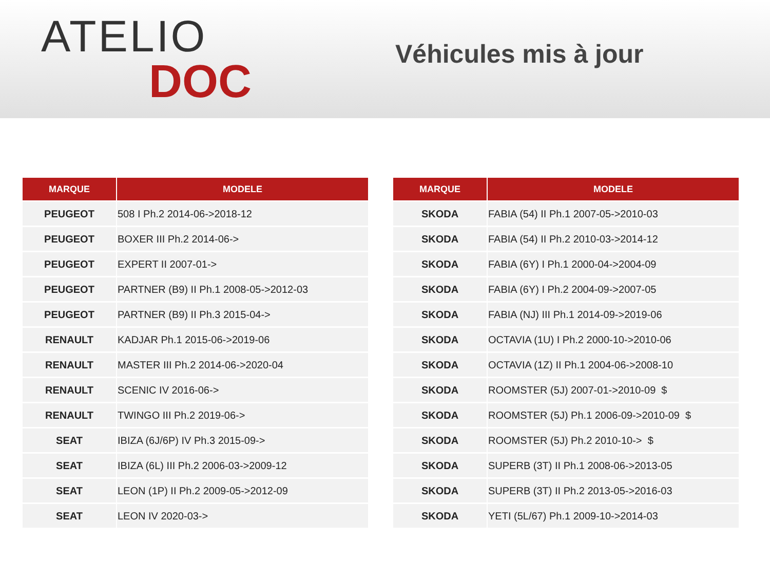ATELIO
DOC
Véhicules mis à jour
| MARQUE | MODELE |
| --- | --- |
| PEUGEOT | 508 I Ph.2 2014-06->2018-12 |
| PEUGEOT | BOXER III Ph.2 2014-06-> |
| PEUGEOT | EXPERT II 2007-01-> |
| PEUGEOT | PARTNER (B9) II Ph.1 2008-05->2012-03 |
| PEUGEOT | PARTNER (B9) II Ph.3 2015-04-> |
| RENAULT | KADJAR Ph.1 2015-06->2019-06 |
| RENAULT | MASTER III Ph.2 2014-06->2020-04 |
| RENAULT | SCENIC IV 2016-06-> |
| RENAULT | TWINGO III Ph.2 2019-06-> |
| SEAT | IBIZA (6J/6P) IV Ph.3 2015-09-> |
| SEAT | IBIZA (6L) III Ph.2 2006-03->2009-12 |
| SEAT | LEON (1P) II Ph.2 2009-05->2012-09 |
| SEAT | LEON IV 2020-03-> |
| MARQUE | MODELE |
| --- | --- |
| SKODA | FABIA (54) II Ph.1 2007-05->2010-03 |
| SKODA | FABIA (54) II Ph.2 2010-03->2014-12 |
| SKODA | FABIA (6Y) I Ph.1 2000-04->2004-09 |
| SKODA | FABIA (6Y) I Ph.2 2004-09->2007-05 |
| SKODA | FABIA (NJ) III Ph.1 2014-09->2019-06 |
| SKODA | OCTAVIA (1U) I Ph.2 2000-10->2010-06 |
| SKODA | OCTAVIA (1Z) II Ph.1 2004-06->2008-10 |
| SKODA | ROOMSTER (5J) 2007-01->2010-09 $ |
| SKODA | ROOMSTER (5J) Ph.1 2006-09->2010-09 $ |
| SKODA | ROOMSTER (5J) Ph.2 2010-10-> $ |
| SKODA | SUPERB (3T) II Ph.1 2008-06->2013-05 |
| SKODA | SUPERB (3T) II Ph.2 2013-05->2016-03 |
| SKODA | YETI (5L/67) Ph.1 2009-10->2014-03 |